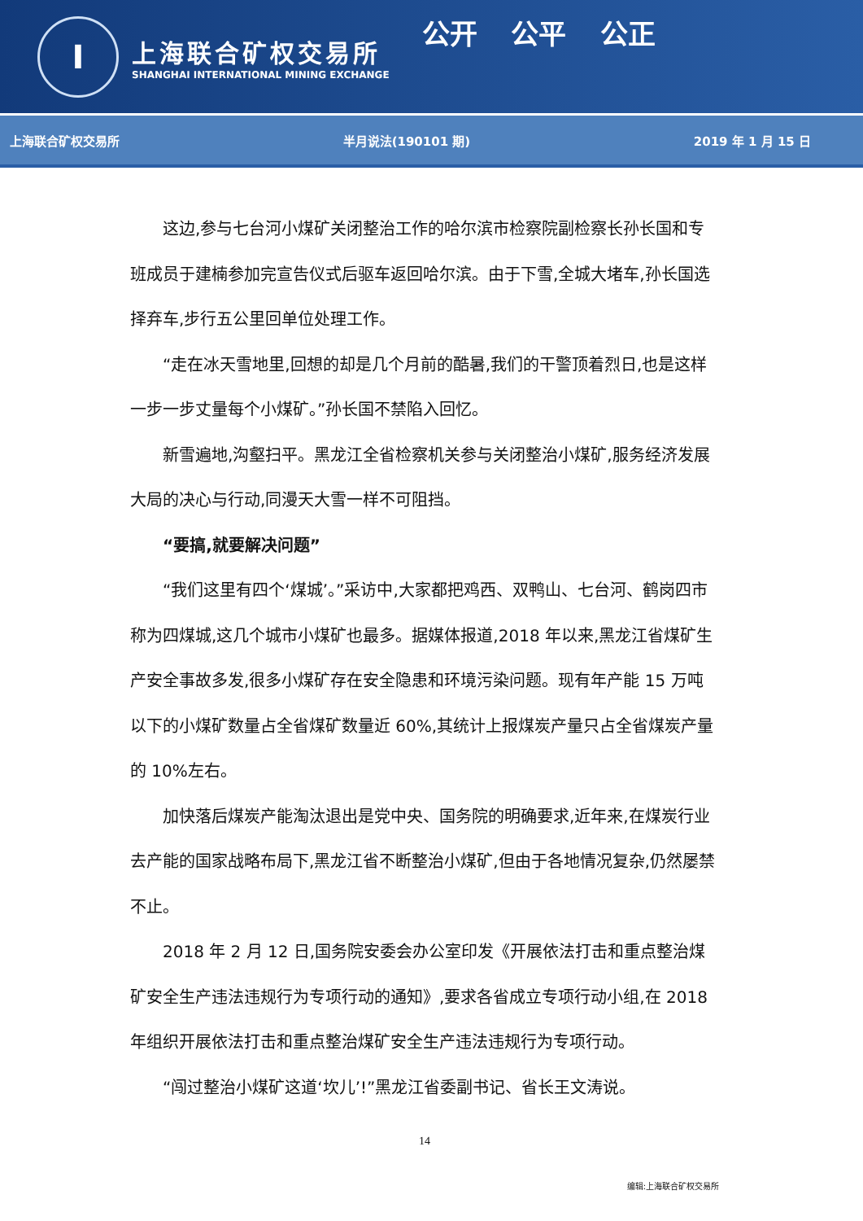I
上海联合矿权交易所
SHANGHAI INTERNATIONAL MINING EXCHANGE
公开 公平 公正
上海联合矿权交易所 半月说法(190101 期) 2019 年 1 月 15 日
这边,参与七台河小煤矿关闭整治工作的哈尔滨市检察院副检察长孙长国和专班成员于建楠参加完宣告仪式后驱车返回哈尔滨。由于下雪,全城大堵车,孙长国选择弃车,步行五公里回单位处理工作。
“走在冰天雪地里,回想的却是几个月前的酷暑,我们的干警顶着烈日,也是这样一步一步丈量每个小煤矿。”孙长国不禁陷入回忆。
新雪遍地,沟壑扫平。黑龙江全省检察机关参与关闭整治小煤矿,服务经济发展大局的决心与行动,同漫天大雪一样不可阻挡。
“要搞,就要解决问题”
“我们这里有四个‘煤城’。”采访中,大家都把鸡西、双鸭山、七台河、鹤岗四市称为四煤城,这几个城市小煤矿也最多。据媒体报道,2018 年以来,黑龙江省煤矿生产安全事故多发,很多小煤矿存在安全隐患和环境污染问题。现有年产能 15 万吨以下的小煤矿数量占全省煤矿数量近 60%,其统计上报煤炭产量只占全省煤炭产量的 10%左右。
加快落后煤炭产能淘汰退出是党中央、国务院的明确要求,近年来,在煤炭行业去产能的国家战略布局下,黑龙江省不断整治小煤矿,但由于各地情况复杂,仍然屡禁不止。
2018 年 2 月 12 日,国务院安委会办公室印发《开展依法打击和重点整治煤矿安全生产违法违规行为专项行动的通知》,要求各省成立专项行动小组,在 2018 年组织开展依法打击和重点整治煤矿安全生产违法违规行为专项行动。
“闯过整治小煤矿这道‘坎儿’!”黑龙江省委副书记、省长王文涛说。
14
编辑:上海联合矿权交易所